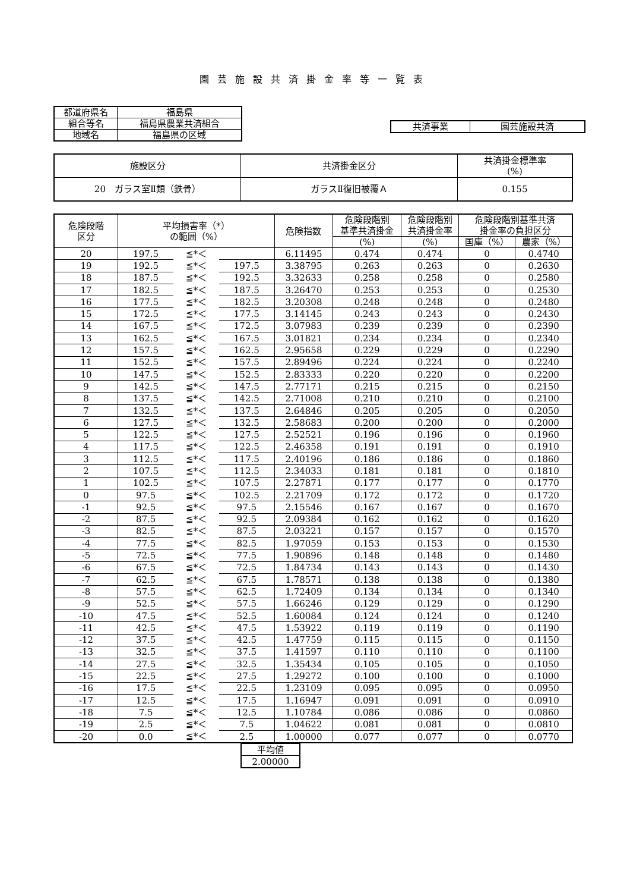園芸施設共済掛金率等一覧表
| 都道府県名 | 福島県 |
| 組合等名 | 福島県農業共済組合 |
| 地域名 | 福島県の区域 |
| 共済事業 | 園芸施設共済 |
| 施設区分 | 共済掛金区分 | 共済掛金標準率 (%) |
| 20 ガラス室Ⅱ類（鉄骨） | ガラスⅡ復旧被覆Ａ | 0.155 |
| 危険段階 区分 | 平均損害率（*） の範囲（%） | | | 危険指数 | 危険段階別 基準共済掛金 | 危険段階別 共済掛金率 | 危険段階別基準共済 掛金率の負担区分 | |
| --- | --- | --- | --- | --- | --- | --- | --- | --- |
| | | | | | (%) | (%) | 国庫（%） | 農家（%） |
| 20 | 197.5 | ≦*＜ | | 6.11495 | 0.474 | 0.474 | 0 | 0.4740 |
| 19 | 192.5 | ≦*＜ | 197.5 | 3.38795 | 0.263 | 0.263 | 0 | 0.2630 |
| 18 | 187.5 | ≦*＜ | 192.5 | 3.32633 | 0.258 | 0.258 | 0 | 0.2580 |
| 17 | 182.5 | ≦*＜ | 187.5 | 3.26470 | 0.253 | 0.253 | 0 | 0.2530 |
| 16 | 177.5 | ≦*＜ | 182.5 | 3.20308 | 0.248 | 0.248 | 0 | 0.2480 |
| 15 | 172.5 | ≦*＜ | 177.5 | 3.14145 | 0.243 | 0.243 | 0 | 0.2430 |
| 14 | 167.5 | ≦*＜ | 172.5 | 3.07983 | 0.239 | 0.239 | 0 | 0.2390 |
| 13 | 162.5 | ≦*＜ | 167.5 | 3.01821 | 0.234 | 0.234 | 0 | 0.2340 |
| 12 | 157.5 | ≦*＜ | 162.5 | 2.95658 | 0.229 | 0.229 | 0 | 0.2290 |
| 11 | 152.5 | ≦*＜ | 157.5 | 2.89496 | 0.224 | 0.224 | 0 | 0.2240 |
| 10 | 147.5 | ≦*＜ | 152.5 | 2.83333 | 0.220 | 0.220 | 0 | 0.2200 |
| 9 | 142.5 | ≦*＜ | 147.5 | 2.77171 | 0.215 | 0.215 | 0 | 0.2150 |
| 8 | 137.5 | ≦*＜ | 142.5 | 2.71008 | 0.210 | 0.210 | 0 | 0.2100 |
| 7 | 132.5 | ≦*＜ | 137.5 | 2.64846 | 0.205 | 0.205 | 0 | 0.2050 |
| 6 | 127.5 | ≦*＜ | 132.5 | 2.58683 | 0.200 | 0.200 | 0 | 0.2000 |
| 5 | 122.5 | ≦*＜ | 127.5 | 2.52521 | 0.196 | 0.196 | 0 | 0.1960 |
| 4 | 117.5 | ≦*＜ | 122.5 | 2.46358 | 0.191 | 0.191 | 0 | 0.1910 |
| 3 | 112.5 | ≦*＜ | 117.5 | 2.40196 | 0.186 | 0.186 | 0 | 0.1860 |
| 2 | 107.5 | ≦*＜ | 112.5 | 2.34033 | 0.181 | 0.181 | 0 | 0.1810 |
| 1 | 102.5 | ≦*＜ | 107.5 | 2.27871 | 0.177 | 0.177 | 0 | 0.1770 |
| 0 | 97.5 | ≦*＜ | 102.5 | 2.21709 | 0.172 | 0.172 | 0 | 0.1720 |
| -1 | 92.5 | ≦*＜ | 97.5 | 2.15546 | 0.167 | 0.167 | 0 | 0.1670 |
| -2 | 87.5 | ≦*＜ | 92.5 | 2.09384 | 0.162 | 0.162 | 0 | 0.1620 |
| -3 | 82.5 | ≦*＜ | 87.5 | 2.03221 | 0.157 | 0.157 | 0 | 0.1570 |
| -4 | 77.5 | ≦*＜ | 82.5 | 1.97059 | 0.153 | 0.153 | 0 | 0.1530 |
| -5 | 72.5 | ≦*＜ | 77.5 | 1.90896 | 0.148 | 0.148 | 0 | 0.1480 |
| -6 | 67.5 | ≦*＜ | 72.5 | 1.84734 | 0.143 | 0.143 | 0 | 0.1430 |
| -7 | 62.5 | ≦*＜ | 67.5 | 1.78571 | 0.138 | 0.138 | 0 | 0.1380 |
| -8 | 57.5 | ≦*＜ | 62.5 | 1.72409 | 0.134 | 0.134 | 0 | 0.1340 |
| -9 | 52.5 | ≦*＜ | 57.5 | 1.66246 | 0.129 | 0.129 | 0 | 0.1290 |
| -10 | 47.5 | ≦*＜ | 52.5 | 1.60084 | 0.124 | 0.124 | 0 | 0.1240 |
| -11 | 42.5 | ≦*＜ | 47.5 | 1.53922 | 0.119 | 0.119 | 0 | 0.1190 |
| -12 | 37.5 | ≦*＜ | 42.5 | 1.47759 | 0.115 | 0.115 | 0 | 0.1150 |
| -13 | 32.5 | ≦*＜ | 37.5 | 1.41597 | 0.110 | 0.110 | 0 | 0.1100 |
| -14 | 27.5 | ≦*＜ | 32.5 | 1.35434 | 0.105 | 0.105 | 0 | 0.1050 |
| -15 | 22.5 | ≦*＜ | 27.5 | 1.29272 | 0.100 | 0.100 | 0 | 0.1000 |
| -16 | 17.5 | ≦*＜ | 22.5 | 1.23109 | 0.095 | 0.095 | 0 | 0.0950 |
| -17 | 12.5 | ≦*＜ | 17.5 | 1.16947 | 0.091 | 0.091 | 0 | 0.0910 |
| -18 | 7.5 | ≦*＜ | 12.5 | 1.10784 | 0.086 | 0.086 | 0 | 0.0860 |
| -19 | 2.5 | ≦*＜ | 7.5 | 1.04622 | 0.081 | 0.081 | 0 | 0.0810 |
| -20 | 0.0 | ≦*＜ | 2.5 | 1.00000 | 0.077 | 0.077 | 0 | 0.0770 |
| 平均値 |
| 2.00000 |